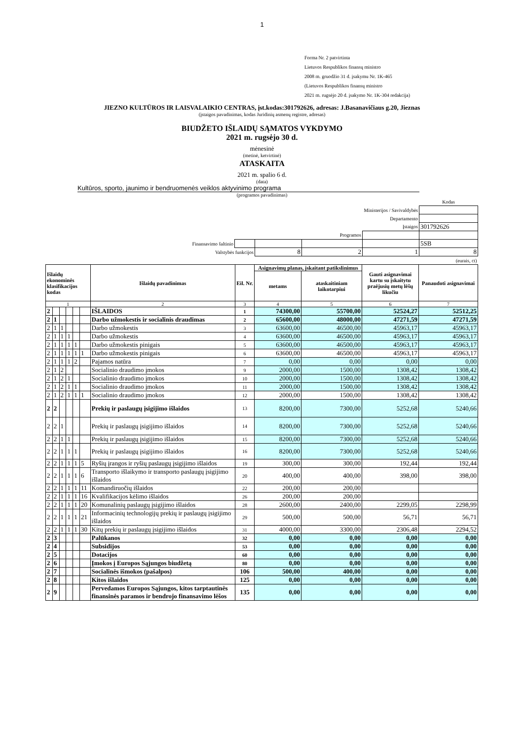1
Forma Nr. 2 patvirtinta
Lietuvos Respublikos finansų ministro
2008 m. gruodžio 31 d. įsakymu Nr. 1K-465
(Lietuvos Respublikos finansų ministro
2021 m. rugsėjo 20 d. įsakymo Nr. 1K-304 redakcija)
JIEZNO KULTŪROS IR LAISVALAIKIO CENTRAS, įst.kodas:301792626, adresas: J.Basanavičiaus g.20, Jieznas
(įstaigos pavadinimas, kodas Juridinių asmenų registre, adresas)
BIUDŽETO IŠLAIDŲ SĄMATOS VYKDYMO
2021 m. rugsėjo 30 d.
mėnesinė
(metinė, ketvirtinė)
ATASKAITA
2021 m. spalio 6 d.
(data)
Kultūros, sporto, jaunimo ir bendruomenės veiklos aktyvinimo programa
(programos pavadinimas)
| | | | | | Kodas |
| Ministerijos / Savivaldybės | | | | | |
| Departamento | | | | | |
| Įstaigos | | | | | 301792626 |
| Programos | | | | | |
| Finansavimo šaltinio | | | | | 5SB |
| Valstybės funkcijos | | 8 | 2 | 1 | 8 |
| (eurais, ct) | | | | | |
| Išlaidų ekonominės klasifikacijos kodas | | | | | | Išlaidų pavadinimas | Eil. Nr. | Asignavimų planas, įskaitant patikslinimus | | Gauti asignavimai kartu su įskaitytu praėjusių metų lėšų likučiu | Panaudoti asignavimai |
| --- | --- | --- | --- | --- | --- | --- | --- | --- | --- | --- | --- |
| | | | | | | | | metams | ataskaitiniam laikotarpiui | | |
| 1 | | | | | | 2 | 3 | 4 | 5 | 6 | 7 |
| 2 | | | | | | IŠLAIDOS | 1 | 74300,00 | 55700,00 | 52524,27 | 52512,25 |
| 2 | 1 | | | | | Darbo užmokestis ir socialinis draudimas | 2 | 65600,00 | 48000,00 | 47271,59 | 47271,59 |
| 2 | 1 | 1 | | | | Darbo užmokestis | 3 | 63600,00 | 46500,00 | 45963,17 | 45963,17 |
| 2 | 1 | 1 | 1 | | | Darbo užmokestis | 4 | 63600,00 | 46500,00 | 45963,17 | 45963,17 |
| 2 | 1 | 1 | 1 | 1 | | Darbo užmokestis pinigais | 5 | 63600,00 | 46500,00 | 45963,17 | 45963,17 |
| 2 | 1 | 1 | 1 | 1 | 1 | Darbo užmokestis pinigais | 6 | 63600,00 | 46500,00 | 45963,17 | 45963,17 |
| 2 | 1 | 1 | 1 | 2 | | Pajamos natūra | 7 | 0,00 | 0,00 | 0,00 | 0,00 |
| 2 | 1 | 2 | | | | Socialinio draudimo įmokos | 9 | 2000,00 | 1500,00 | 1308,42 | 1308,42 |
| 2 | 1 | 2 | 1 | | | Socialinio draudimo įmokos | 10 | 2000,00 | 1500,00 | 1308,42 | 1308,42 |
| 2 | 1 | 2 | 1 | 1 | | Socialinio draudimo įmokos | 11 | 2000,00 | 1500,00 | 1308,42 | 1308,42 |
| 2 | 1 | 2 | 1 | 1 | 1 | Socialinio draudimo įmokos | 12 | 2000,00 | 1500,00 | 1308,42 | 1308,42 |
| 2 | 2 | | | | | Prekių ir paslaugų įsigijimo išlaidos | 13 | 8200,00 | 7300,00 | 5252,68 | 5240,66 |
| 2 | 2 | 1 | | | | Prekių ir paslaugų įsigijimo išlaidos | 14 | 8200,00 | 7300,00 | 5252,68 | 5240,66 |
| 2 | 2 | 1 | 1 | | | Prekių ir paslaugų įsigijimo išlaidos | 15 | 8200,00 | 7300,00 | 5252,68 | 5240,66 |
| 2 | 2 | 1 | 1 | 1 | | Prekių ir paslaugų įsigijimo išlaidos | 16 | 8200,00 | 7300,00 | 5252,68 | 5240,66 |
| 2 | 2 | 1 | 1 | 1 | 5 | Ryšių įrangos ir ryšių paslaugų įsigijimo išlaidos | 19 | 300,00 | 300,00 | 192,44 | 192,44 |
| 2 | 2 | 1 | 1 | 1 | 6 | Transporto išlaikymo ir transporto paslaugų įsigijimo išlaidos | 20 | 400,00 | 400,00 | 398,00 | 398,00 |
| 2 | 2 | 1 | 1 | 1 | 11 | Komandiruočių išlaidos | 22 | 200,00 | 200,00 | | |
| 2 | 2 | 1 | 1 | 1 | 16 | Kvalifikacijos kėlimo išlaidos | 26 | 200,00 | 200,00 | | |
| 2 | 2 | 1 | 1 | 1 | 20 | Komunalinių paslaugų įsigijimo išlaidos | 28 | 2600,00 | 2400,00 | 2299,05 | 2298,99 |
| 2 | 2 | 1 | 1 | 1 | 21 | Informacinių technologijų prekių ir paslaugų įsigijimo išlaidos | 29 | 500,00 | 500,00 | 56,71 | 56,71 |
| 2 | 2 | 1 | 1 | 1 | 30 | Kitų prekių ir paslaugų įsigijimo išlaidos | 31 | 4000,00 | 3300,00 | 2306,48 | 2294,52 |
| 2 | 3 | | | | | Palūkanos | 32 | 0,00 | 0,00 | 0,00 | 0,00 |
| 2 | 4 | | | | | Subsidijos | 53 | 0,00 | 0,00 | 0,00 | 0,00 |
| 2 | 5 | | | | | Dotacijos | 60 | 0,00 | 0,00 | 0,00 | 0,00 |
| 2 | 6 | | | | | Įmokos į Europos Sąjungos biudžetą | 80 | 0,00 | 0,00 | 0,00 | 0,00 |
| 2 | 7 | | | | | Socialinės išmokos (pašalpos) | 106 | 500,00 | 400,00 | 0,00 | 0,00 |
| 2 | 8 | | | | | Kitos išlaidos | 125 | 0,00 | 0,00 | 0,00 | 0,00 |
| 2 | 9 | | | | | Pervedamos Europos Sąjungos, kitos tarptautinės finansinės paramos ir bendrojo finansavimo lėšos | 135 | 0,00 | 0,00 | 0,00 | 0,00 |